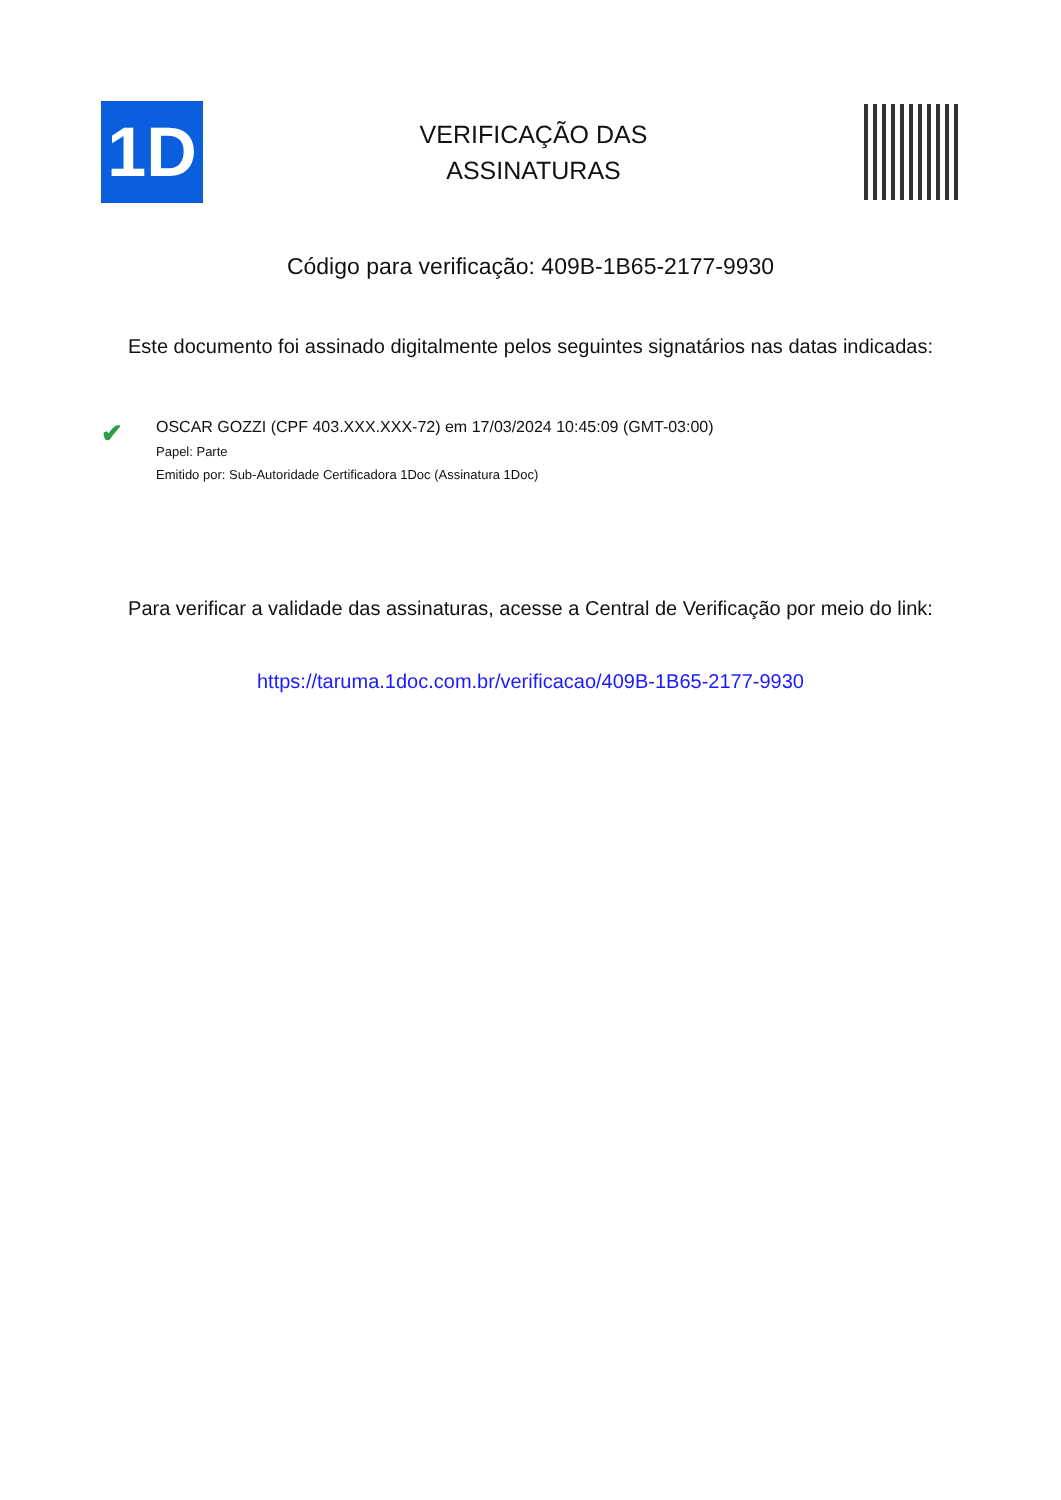1D
VERIFICAÇÃO DAS
ASSINATURAS
Código para verificação: 409B-1B65-2177-9930
Este documento foi assinado digitalmente pelos seguintes signatários nas datas indicadas:
✔
OSCAR GOZZI (CPF 403.XXX.XXX-72) em 17/03/2024 10:45:09 (GMT-03:00)
Papel: Parte
Emitido por: Sub-Autoridade Certificadora 1Doc (Assinatura 1Doc)
Para verificar a validade das assinaturas, acesse a Central de Verificação por meio do link:
https://taruma.1doc.com.br/verificacao/409B-1B65-2177-9930